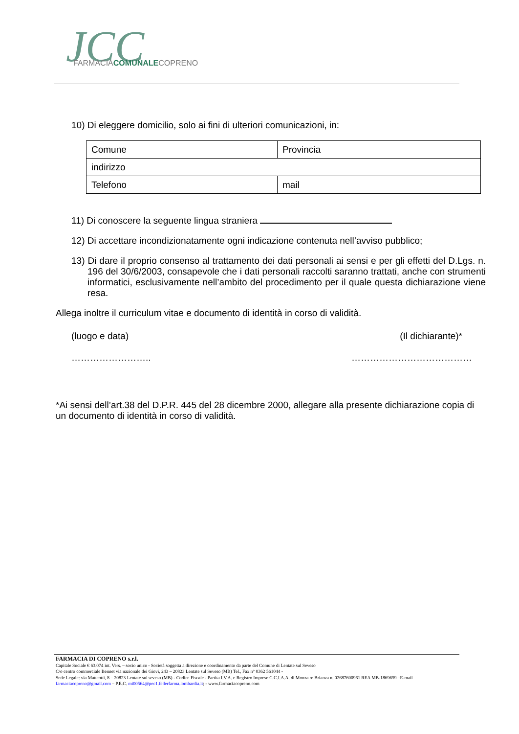JCC
FARMACIACOMUNALECOPRENO
10) Di eleggere domicilio, solo ai fini di ulteriori comunicazioni, in:
| Comune | Provincia |
| indirizzo | |
| Telefono | mail |
11) Di conoscere la seguente lingua straniera
12) Di accettare incondizionatamente ogni indicazione contenuta nell’avviso pubblico;
13) Di dare il proprio consenso al trattamento dei dati personali ai sensi e per gli effetti del D.Lgs. n. 196 del 30/6/2003, consapevole che i dati personali raccolti saranno trattati, anche con strumenti informatici, esclusivamente nell’ambito del procedimento per il quale questa dichiarazione viene resa.
Allega inoltre il curriculum vitae e documento di identità in corso di validità.
(luogo e data) (Il dichiarante)*
…………………….. …………………………………
*Ai sensi dell’art.38 del D.P.R. 445 del 28 dicembre 2000, allegare alla presente dichiarazione copia di un documento di identità in corso di validità.
FARMACIA DI COPRENO s.r.l.
Capitale Sociale € 63.074 int. Vers. – socio unico - Società soggetta a direzione e coordinamento da parte del Comune di Lentate sul Seveso
C/o centro commerciale Bennet via nazionale dei Giovi, 243 – 20823 Lentate sul Seveso (MB) Tel., Fax n° 0362 561044 -
Sede Legale: via Matteotti, 8 – 20823 Lentate sul seveso (MB) - Codice Fiscale - Partita I.V.A. e Registro Imprese C.C.I.A.A. di Monza re Brianza n. 02687600961 REA MB-1869659 –E-mail farmaciacopreno@gmail.com – P.E.C. mi00564@pec1.federfarma.lombardia.it; - www.farmaciacopreno.com